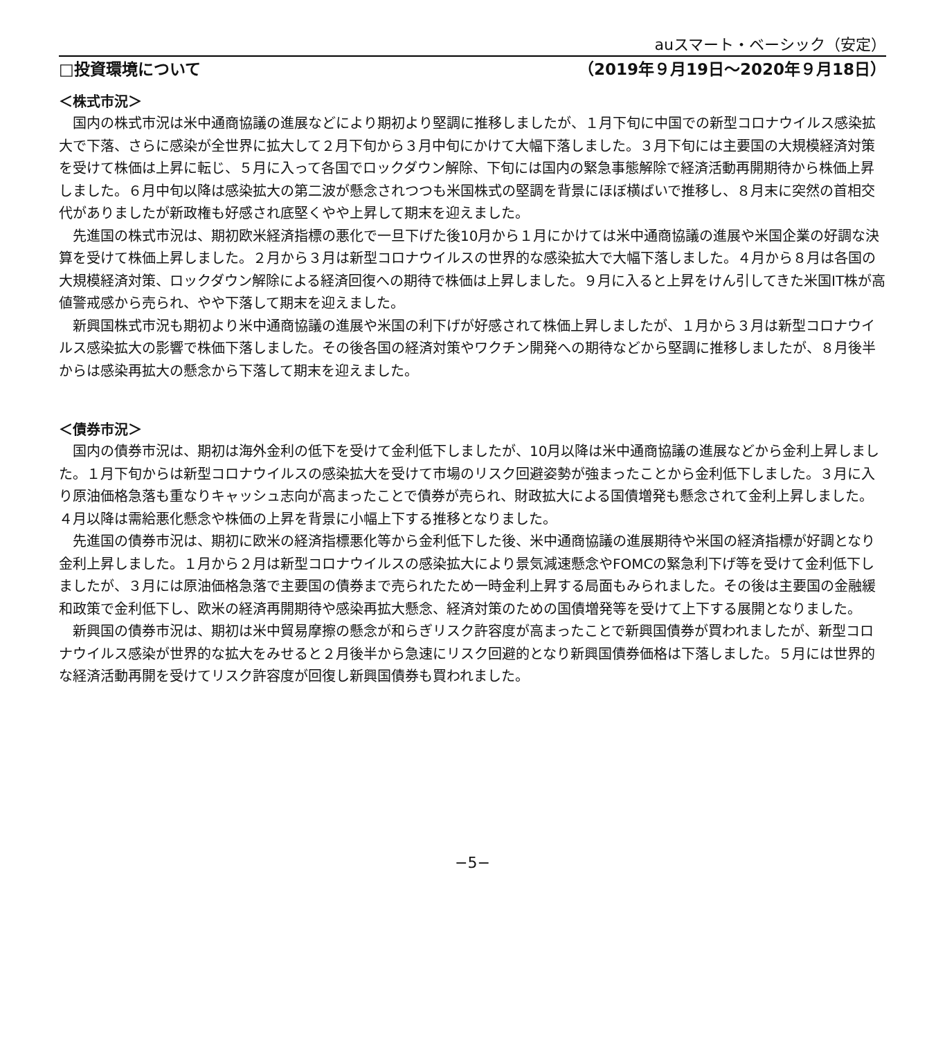auスマート・ベーシック（安定）
□投資環境について （2019年９月19日～2020年９月18日）
＜株式市況＞
国内の株式市況は米中通商協議の進展などにより期初より堅調に推移しましたが、１月下旬に中国での新型コロナウイルス感染拡大で下落、さらに感染が全世界に拡大して２月下旬から３月中旬にかけて大幅下落しました。３月下旬には主要国の大規模経済対策を受けて株価は上昇に転じ、５月に入って各国でロックダウン解除、下旬には国内の緊急事態解除で経済活動再開期待から株価上昇しました。６月中旬以降は感染拡大の第二波が懸念されつつも米国株式の堅調を背景にほぼ横ばいで推移し、８月末に突然の首相交代がありましたが新政権も好感され底堅くやや上昇して期末を迎えました。
先進国の株式市況は、期初欧米経済指標の悪化で一旦下げた後10月から１月にかけては米中通商協議の進展や米国企業の好調な決算を受けて株価上昇しました。２月から３月は新型コロナウイルスの世界的な感染拡大で大幅下落しました。４月から８月は各国の大規模経済対策、ロックダウン解除による経済回復への期待で株価は上昇しました。９月に入ると上昇をけん引してきた米国IT株が高値警戒感から売られ、やや下落して期末を迎えました。
新興国株式市況も期初より米中通商協議の進展や米国の利下げが好感されて株価上昇しましたが、１月から３月は新型コロナウイルス感染拡大の影響で株価下落しました。その後各国の経済対策やワクチン開発への期待などから堅調に推移しましたが、８月後半からは感染再拡大の懸念から下落して期末を迎えました。
＜債券市況＞
国内の債券市況は、期初は海外金利の低下を受けて金利低下しましたが、10月以降は米中通商協議の進展などから金利上昇しました。１月下旬からは新型コロナウイルスの感染拡大を受けて市場のリスク回避姿勢が強まったことから金利低下しました。３月に入り原油価格急落も重なりキャッシュ志向が高まったことで債券が売られ、財政拡大による国債増発も懸念されて金利上昇しました。４月以降は需給悪化懸念や株価の上昇を背景に小幅上下する推移となりました。
先進国の債券市況は、期初に欧米の経済指標悪化等から金利低下した後、米中通商協議の進展期待や米国の経済指標が好調となり金利上昇しました。１月から２月は新型コロナウイルスの感染拡大により景気減速懸念やFOMCの緊急利下げ等を受けて金利低下しましたが、３月には原油価格急落で主要国の債券まで売られたため一時金利上昇する局面もみられました。その後は主要国の金融緩和政策で金利低下し、欧米の経済再開期待や感染再拡大懸念、経済対策のための国債増発等を受けて上下する展開となりました。
新興国の債券市況は、期初は米中貿易摩擦の懸念が和らぎリスク許容度が高まったことで新興国債券が買われましたが、新型コロナウイルス感染が世界的な拡大をみせると２月後半から急速にリスク回避的となり新興国債券価格は下落しました。５月には世界的な経済活動再開を受けてリスク許容度が回復し新興国債券も買われました。
−5−